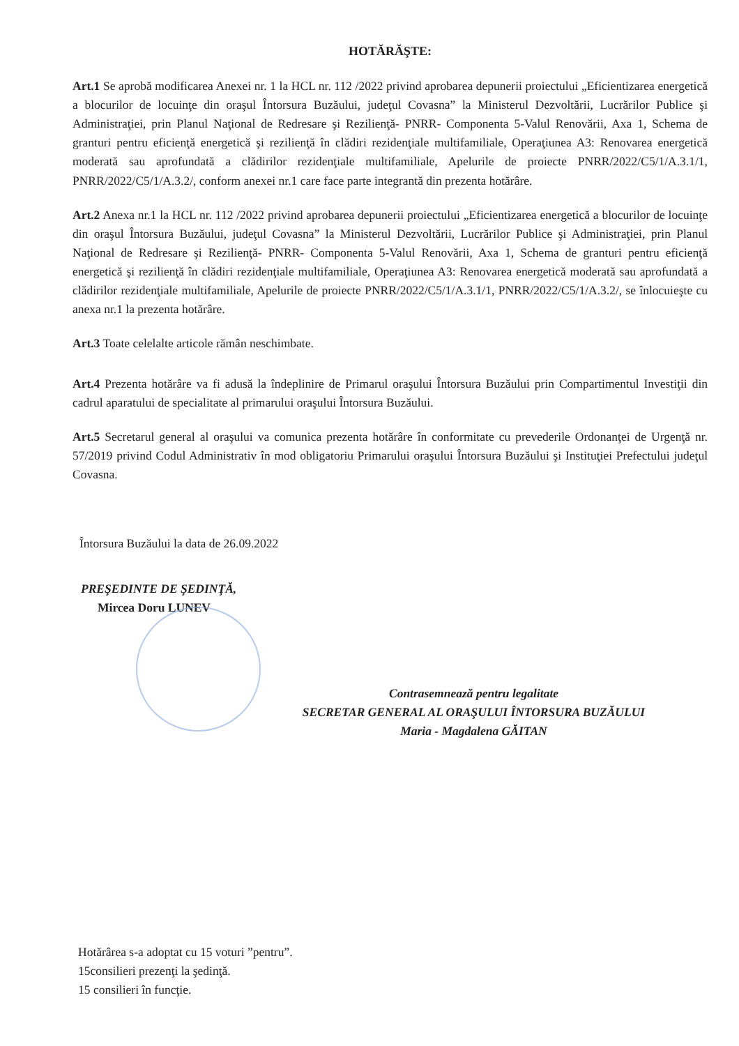HOTĂRĂŞTE:
Art.1 Se aprobă modificarea Anexei nr. 1 la HCL nr. 112 /2022 privind aprobarea depunerii proiectului „Eficientizarea energetică a blocurilor de locuinţe din oraşul Întorsura Buzăului, judeţul Covasna” la Ministerul Dezvoltării, Lucrărilor Publice şi Administraţiei, prin Planul Naţional de Redresare şi Rezilienţă- PNRR- Componenta 5-Valul Renovării, Axa 1, Schema de granturi pentru eficienţă energetică şi rezilienţă în clădiri rezidenţiale multifamiliale, Operaţiunea A3: Renovarea energetică moderată sau aprofundată a clădirilor rezidenţiale multifamiliale, Apelurile de proiecte PNRR/2022/C5/1/A.3.1/1, PNRR/2022/C5/1/A.3.2/, conform anexei nr.1 care face parte integrantă din prezenta hotărâre.
Art.2 Anexa nr.1 la HCL nr. 112 /2022 privind aprobarea depunerii proiectului „Eficientizarea energetică a blocurilor de locuinţe din oraşul Întorsura Buzăului, judeţul Covasna” la Ministerul Dezvoltării, Lucrărilor Publice şi Administraţiei, prin Planul Naţional de Redresare şi Rezilienţă- PNRR- Componenta 5-Valul Renovării, Axa 1, Schema de granturi pentru eficienţă energetică şi rezilienţă în clădiri rezidenţiale multifamiliale, Operaţiunea A3: Renovarea energetică moderată sau aprofundată a clădirilor rezidenţiale multifamiliale, Apelurile de proiecte PNRR/2022/C5/1/A.3.1/1, PNRR/2022/C5/1/A.3.2/, se înlocuieşte cu anexa nr.1 la prezenta hotărâre.
Art.3 Toate celelalte articole rămân neschimbate.
Art.4 Prezenta hotărâre va fi adusă la îndeplinire de Primarul oraşului Întorsura Buzăului prin Compartimentul Investiţii din cadrul aparatului de specialitate al primarului oraşului Întorsura Buzăului.
Art.5 Secretarul general al oraşului va comunica prezenta hotărâre în conformitate cu prevederile Ordonanţei de Urgenţă nr. 57/2019 privind Codul Administrativ în mod obligatoriu Primarului oraşului Întorsura Buzăului şi Instituţiei Prefectului judeţul Covasna.
Întorsura Buzăului la data de 26.09.2022
PREŞEDINTE DE ŞEDINŢĂ,
Mircea Doru LUNEV
Contrasemnează pentru legalitate
SECRETAR GENERAL AL ORAŞULUI ÎNTORSURA BUZĂULUI
Maria - Magdalena GĂITAN
Hotărârea s-a adoptat cu 15 voturi ”pentru”.
15consilieri prezenţi la şedinţă.
15 consilieri în funcţie.